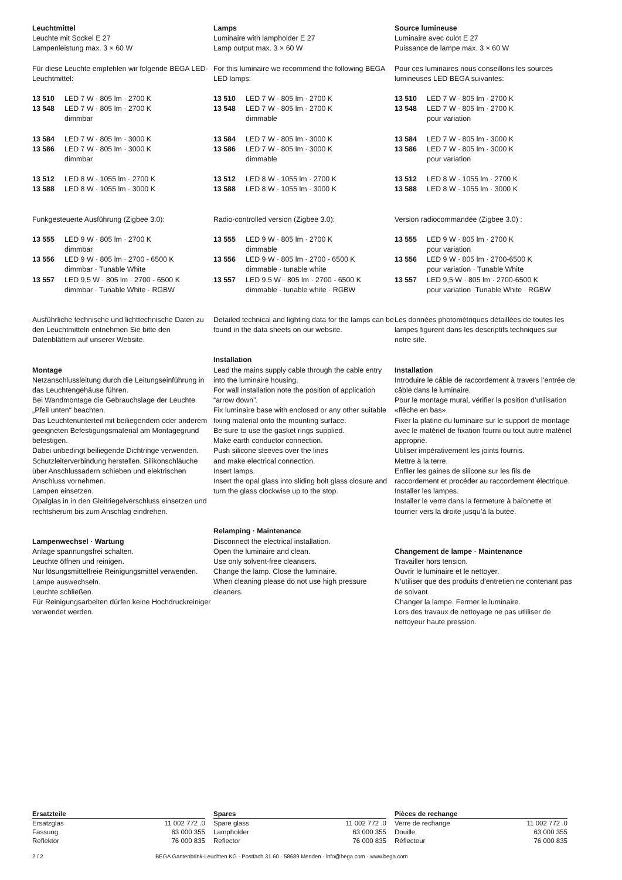Leuchtmittel
Leuchte mit Sockel E 27
Lampenleistung max. 3 × 60 W
Für diese Leuchte empfehlen wir folgende BEGA LED-Leuchtmittel:
13 510 LED 7 W · 805 lm · 2700 K
13 548 LED 7 W · 805 lm · 2700 K
dimmbar
13 584 LED 7 W · 805 lm · 3000 K
13 586 LED 7 W · 805 lm · 3000 K
dimmbar
13 512 LED 8 W · 1055 lm · 2700 K
13 588 LED 8 W · 1055 lm · 3000 K
Funkgesteuerte Ausführung (Zigbee 3.0):
13 555 LED 9 W · 805 lm · 2700 K
dimmbar
13 556 LED 9 W · 805 lm · 2700 - 6500 K
dimmbar · Tunable White
13 557 LED 9,5 W · 805 lm · 2700 - 6500 K
dimmbar · Tunable White · RGBW
Ausführliche technische und lichttechnische Daten zu den Leuchtmitteln entnehmen Sie bitte den Datenblättern auf unserer Website.
Montage
Netzanschlussleitung durch die Leitungs­einführung in das Leuchtengehäuse führen.
Bei Wandmontage die Gebrauchslage der Leuchte „Pfeil unten“ beachten.
Das Leuchtenunterteil mit beiliegendem oder anderem geeigneten Befestigungsmaterial am Montagegrund befestigen.
Dabei unbedingt beiliegende Dichtringe verwenden.
Schutzleiterverbindung herstellen. Silikon­schläuche über Anschlussadern schieben und elektrischen Anschluss vornehmen.
Lampen einsetzen.
Opalglas in in den Gleitriegelverschluss einsetzen und rechtsherum bis zum Anschlag eindrehen.
Lampenwechsel · Wartung
Anlage spannungsfrei schalten.
Leuchte öffnen und reinigen.
Nur lösungsmittelfreie Reinigungsmittel verwenden. Lampe auswechseln.
Leuchte schließen.
Für Reinigungsarbeiten dürfen keine Hochdruckreiniger verwendet werden.
Lamps
Luminaire with lampholder E 27
Lamp output max. 3 × 60 W
For this luminaire we recommend the following BEGA LED lamps:
13 510 LED 7 W · 805 lm · 2700 K
13 548 LED 7 W · 805 lm · 2700 K
dimmable
13 584 LED 7 W · 805 lm · 3000 K
13 586 LED 7 W · 805 lm · 3000 K
dimmable
13 512 LED 8 W · 1055 lm · 2700 K
13 588 LED 8 W · 1055 lm · 3000 K
Radio-controlled version (Zigbee 3.0):
13 555 LED 9 W · 805 lm · 2700 K
dimmable
13 556 LED 9 W · 805 lm · 2700 - 6500 K
dimmable · tunable white
13 557 LED 9.5 W · 805 lm · 2700 - 6500 K
dimmable · tunable white · RGBW
Detailed technical and lighting data for the lamps can be found in the data sheets on our website.
Installation
Lead the mains supply cable through the cable entry into the luminaire housing.
For wall installation note the position of application “arrow down”.
Fix luminaire base with enclosed or any other suitable fixing material onto the mounting surface.
Be sure to use the gasket rings supplied.
Make earth conductor connection.
Push silicone sleeves over the lines
and make electrical connection.
Insert lamps.
Insert the opal glass into sliding bolt glass closure and turn the glass clockwise up to the stop.
Relamping · Maintenance
Disconnect the electrical installation.
Open the luminaire and clean.
Use only solvent-free cleansers.
Change the lamp. Close the luminaire.
When cleaning please do not use high pressure cleaners.
Source lumineuse
Luminaire avec culot E 27
Puissance de lampe max. 3 × 60 W
Pour ces luminaires nous conseillons les sources lumineuses LED BEGA suivantes:
13 510 LED 7 W · 805 lm · 2700 K
13 548 LED 7 W · 805 lm · 2700 K
pour variation
13 584 LED 7 W · 805 lm · 3000 K
13 586 LED 7 W · 805 lm · 3000 K
pour variation
13 512 LED 8 W · 1055 lm · 2700 K
13 588 LED 8 W · 1055 lm · 3000 K
Version radiocommandée (Zigbee 3.0) :
13 555 LED 9 W · 805 lm · 2700 K
pour variation
13 556 LED 9 W · 805 lm · 2700-6500 K
pour variation · Tunable White
13 557 LED 9,5 W · 805 lm · 2700-6500 K
pour variation ·Tunable White · RGBW
Les données photométriques détaillées de toutes les lampes figurent dans les descriptifs techniques sur notre site.
Installation
Introduire le câble de raccordement à travers l’entrée de câble dans le luminaire.
Pour le montage mural, vérifier la position d’utilisation «flèche en bas».
Fixer la platine du luminaire sur le support de montage avec le matériel de fixation fourni ou tout autre matériel approprié.
Utiliser impérativement les joints fournis.
Mettre à la terre.
Enfiler les gaines de silicone sur les fils de raccordement et procéder au raccordement électrique.
Installer les lampes.
Installer le verre dans la fermeture à baïonette et tourner vers la droite jusqu’à la butée.
Changement de lampe · Maintenance
Travailler hors tension.
Ouvrir le luminaire et le nettoyer.
N’utiliser que des produits d’entretien ne contenant pas de solvant.
Changer la lampe. Fermer le luminaire.
Lors des travaux de nettoyage ne pas utliliser de nettoyeur haute pression.
| Ersatzteile | |
| --- | --- |
| Ersatzglas | 11 002 772 .0 |
| Fassung | 63 000 355 |
| Reflektor | 76 000 835 |
| Spares | |
| --- | --- |
| Spare glass | 11 002 772 .0 |
| Lampholder | 63 000 355 |
| Reflector | 76 000 835 |
| Pièces de rechange | |
| --- | --- |
| Verre de rechange | 11 002 772 .0 |
| Douille | 63 000 355 |
| Réflecteur | 76 000 835 |
2 / 2 BEGA Gantenbrink-Leuchten KG · Postfach 31 60 · 58689 Menden · info@bega.com · www.bega.com